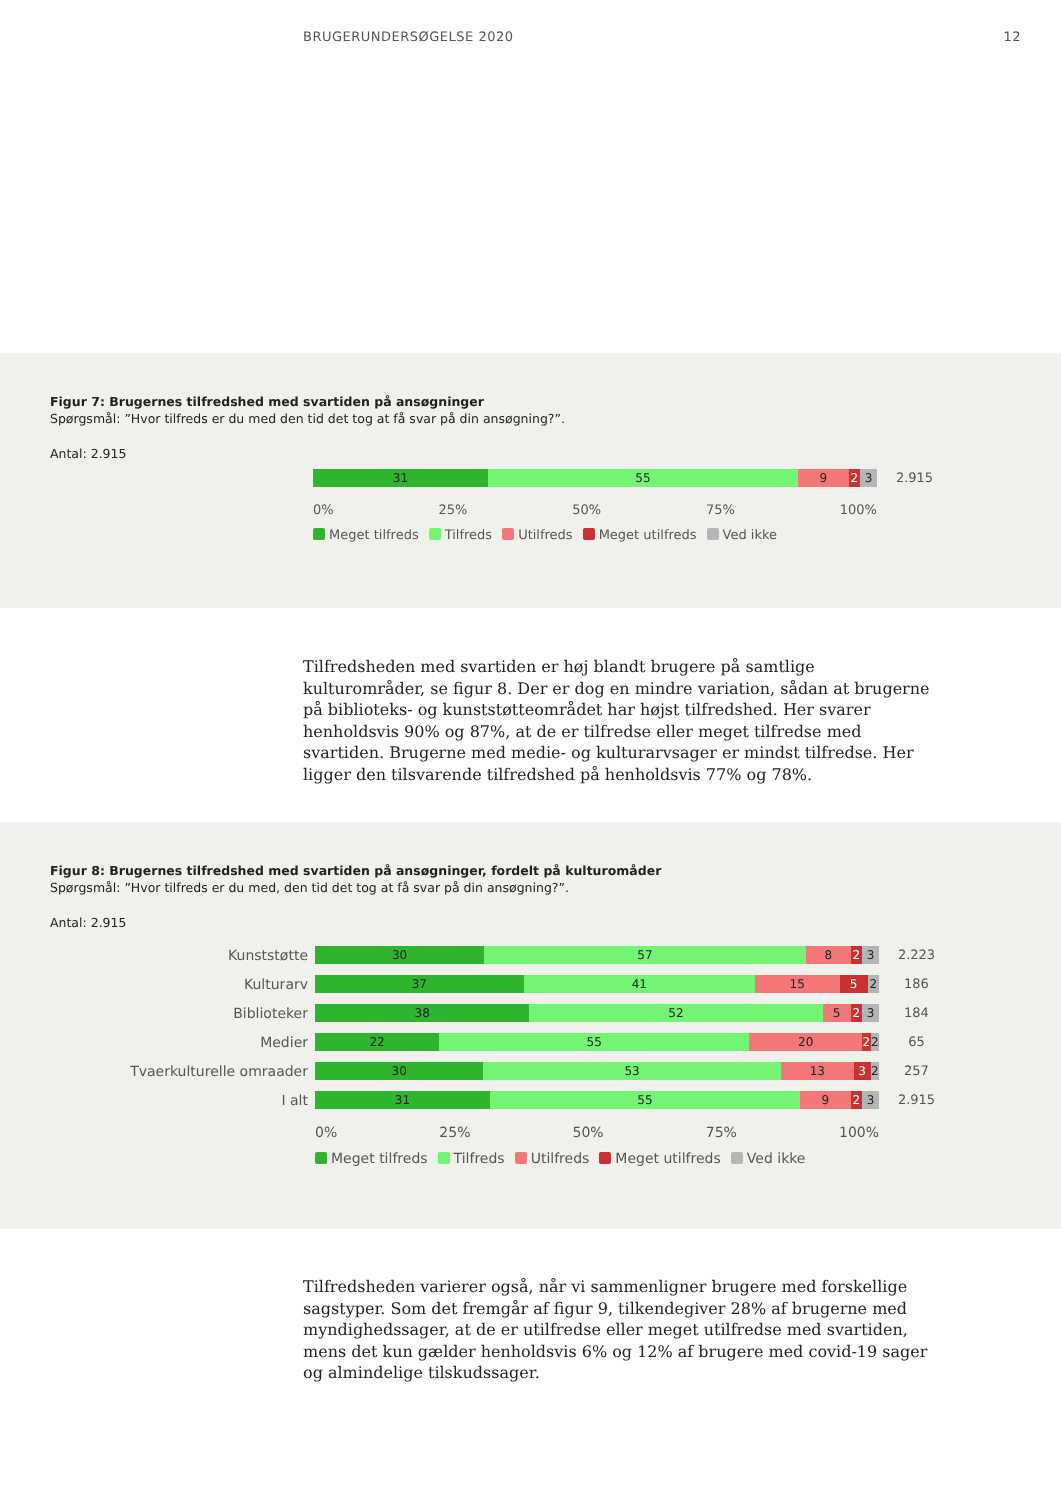BRUGERUNDERSØGELSE 2020 12
Figur 7: Brugernes tilfredshed med svartiden på ansøgninger
Spørgsmål: ”Hvor tilfreds er du med den tid det tog at få svar på din ansøgning?”.
Antal: 2.915
31 55 9 2 3
2.915
0% 25% 50% 75% 100%
Meget tilfreds Tilfreds Utilfreds Meget utilfreds Ved ikke
Tilfredsheden med svartiden er høj blandt brugere på samtlige kulturområder, se figur 8. Der er dog en mindre variation, sådan at brugerne på biblioteks- og kunststøtteområdet har højst tilfredshed. Her svarer henholdsvis 90% og 87%, at de er tilfredse eller meget tilfredse med svartiden. Brugerne med medie- og kulturarvsager er mindst tilfredse. Her ligger den tilsvarende tilfredshed på henholdsvis 77% og 78%.
Figur 8: Brugernes tilfredshed med svartiden på ansøgninger, fordelt på kulturomåder
Spørgsmål: ”Hvor tilfreds er du med, den tid det tog at få svar på din ansøgning?”.
Antal: 2.915
Kunststøtte
30 57 8 2 3
2.223
Kulturarv
37 41 15 5 2
186
Biblioteker
38 52 5 2 3
184
Medier
22 55 20 2 2
65
Tvaerkulturelle omraader
30 53 13 3 2
257
I alt
31 55 9 2 3
2.915
0% 25% 50% 75% 100%
Meget tilfreds Tilfreds Utilfreds Meget utilfreds Ved ikke
Tilfredsheden varierer også, når vi sammenligner brugere med forskellige sagstyper. Som det fremgår af figur 9, tilkendegiver 28% af brugerne med myndighedssager, at de er utilfredse eller meget utilfredse med svartiden, mens det kun gælder henholdsvis 6% og 12% af brugere med covid-19 sager og almindelige tilskudssager.